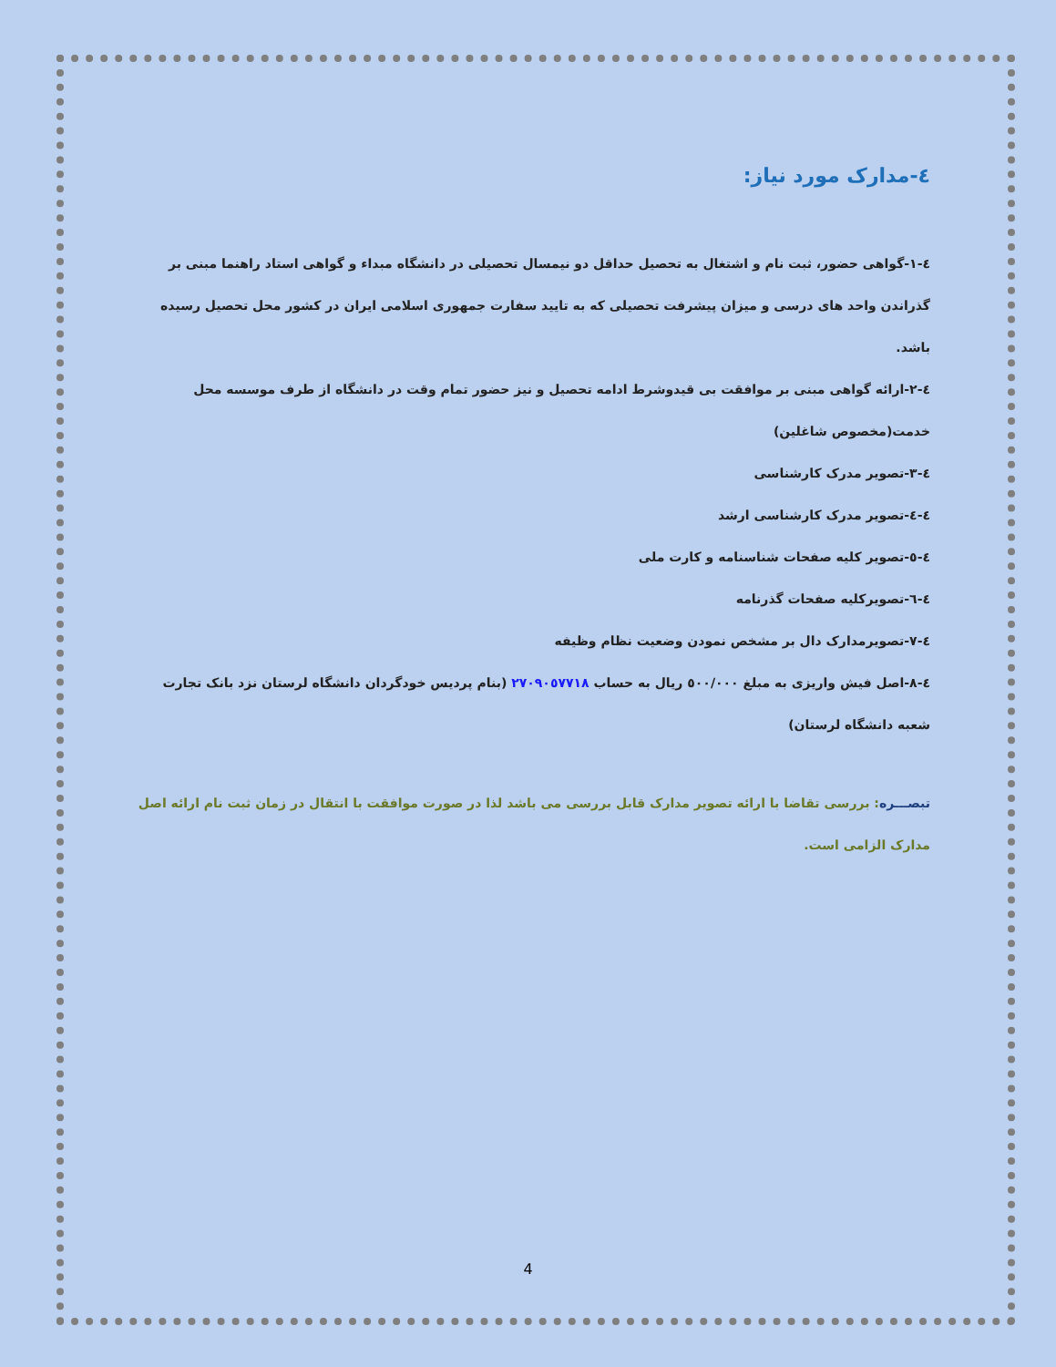٤-مدارک مورد نیاز:
٤-١-گواهی حضور، ثبت نام و اشتغال به تحصیل حداقل دو نیمسال تحصیلی در دانشگاه مبداء و گواهی استاد راهنما مبنی بر گذراندن واحد های درسی و میزان پیشرفت تحصیلی که به تایید سفارت جمهوری اسلامی ایران در کشور محل تحصیل رسیده باشد.
٤-٢-ارائه گواهی مبنی بر موافقت بی قیدوشرط ادامه تحصیل و نیز حضور تمام وقت در دانشگاه از طرف موسسه محل خدمت(مخصوص شاغلین)
٤-٣-تصویر مدرک کارشناسی
٤-٤-تصویر مدرک کارشناسی ارشد
٤-٥-تصویر کلیه صفحات شناسنامه و کارت ملی
٤-٦-تصویرکلیه صفحات گذرنامه
٤-٧-تصویرمدارک دال بر مشخص نمودن وضعیت نظام وظیفه
٤-٨-اصل فیش واریزی به مبلغ ٥٠٠/٠٠٠ ریال به حساب ٢٧٠٩٠٥٧٧١٨ (بنام پردیس خودگردان دانشگاه لرستان نزد بانک تجارت شعبه دانشگاه لرستان)
تبصـــره: بررسی تقاضا با ارائه تصویر مدارک قابل بررسی می باشد لذا در صورت موافقت با انتقال در زمان ثبت نام ارائه اصل مدارک الزامی است.
4